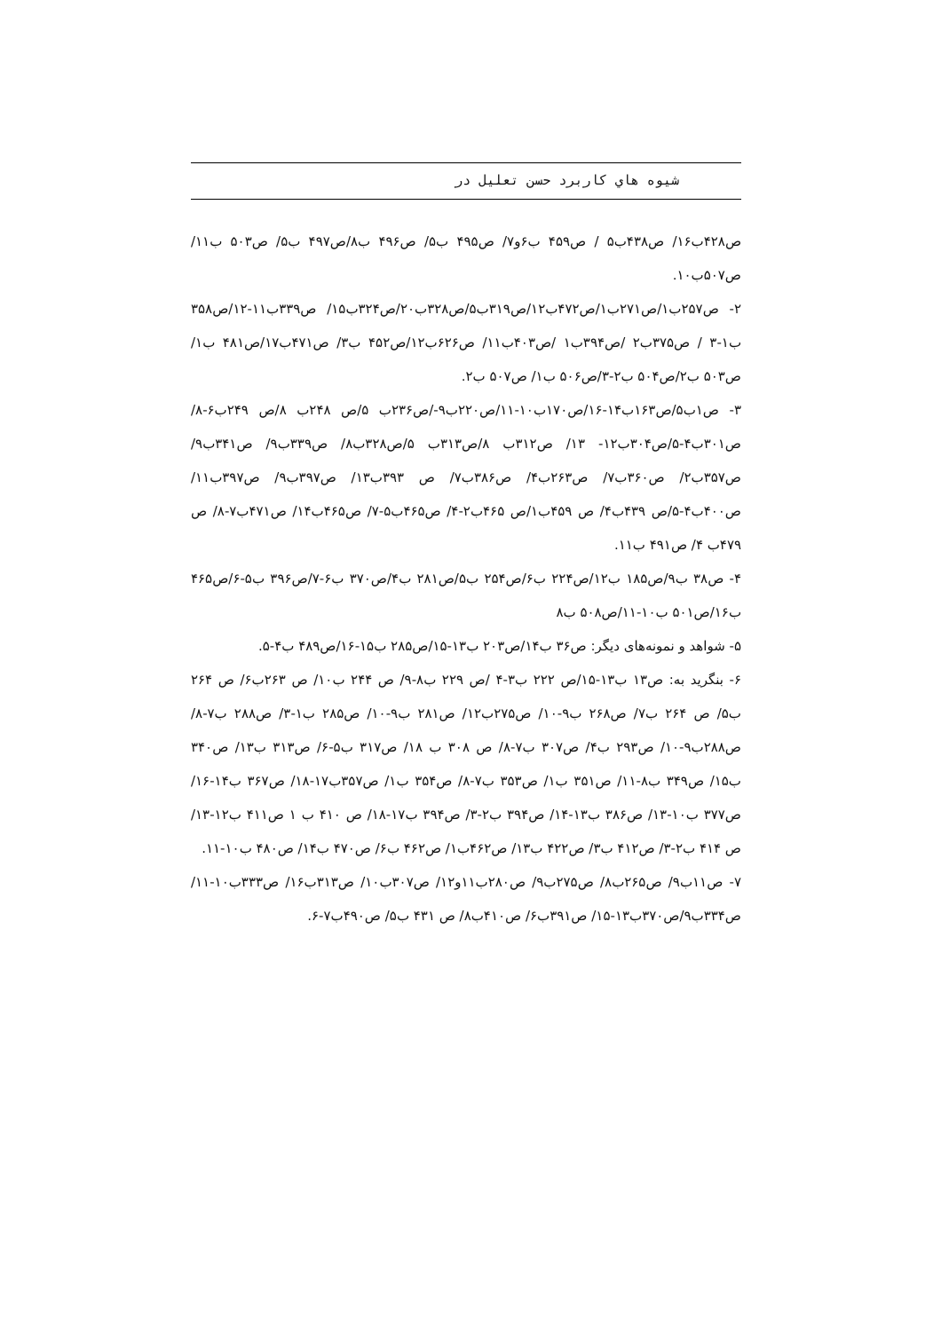شیوه هاي كاربرد حسن تعلیل در
ص۴۲۸ب۱۶/ ص۴۳۸ب۵ / ص۴۵۹ ب۶و۷/ ص۴۹۵ ب۵/ ص۴۹۶ ب۸/ص۴۹۷ ب۵/ ص۵۰۳ ب۱۱/ ص۵۰۷ب۱۰.
۲- ص۲۵۷ب۱/ص۲۷۱ب۱/ص۴۷۲ب۱۲/ص۳۱۹ب۵/ص۳۲۸ب۲۰/ص۳۲۴ب۱۵/ ص۳۳۹ب۱۱-۱۲/ص۳۵۸ ب۱-۳ / ص۳۷۵ب۲ /ص۳۹۴ب۱ /ص۴۰۳ب۱۱/ ص۶۲۶ب۱۲/ص۴۵۲ ب۳/ ص۴۷۱ب۱۷/ص۴۸۱ ب۱/ص۵۰۳ ب۲/ص۵۰۴ ب۲-۳/ص۵۰۶ ب۱/ ص۵۰۷ ب۲.
۳- ص۱ب۵/ص۱۶۳ب۱۴-۱۶/ص۱۷۰ب۱۰-۱۱/ص۲۲۰ب۹-/ص۲۳۶ب ۵/ص ۲۴۸ب ۸/ص ۲۴۹ب۶-۸/ص۳۰۱ب۴-۵/ص۳۰۴ب۱۲- ۱۳/ ص۳۱۲ب ۸/ص۳۱۳ب ۵/ص۳۲۸ب۸/ ص۳۳۹ب۹/ ص۳۴۱ب۹/ ص۳۵۷ب۲/ ص۳۶۰ب۷/ ص۲۶۳ب۴/ ص۳۸۶ب۷/ ص ۳۹۳ب۱۳/ ص۳۹۷ب۹/ ص۳۹۷ب۱۱/ ص۴۰۰ب۴-۵/ص ۴۳۹ب۴/ ص ۴۵۹ب۱/ص ۴۶۵ب۲-۴/ ص۴۶۵ب۵-۷/ ص۴۶۵ب۱۴/ ص۴۷۱ب۷-۸/ ص ۴۷۹ب ۴/ ص۴۹۱ ب۱۱.
۴- ص۳۸ ب۹/ص۱۸۵ ب۱۲/ص۲۲۴ ب۶/ص۲۵۴ ب۵/ص۲۸۱ ب۴/ص۳۷۰ ب۶-۷/ص۳۹۶ ب۵-۶/ص۴۶۵ ب۱۶/ص۵۰۱ ب۱۰-۱۱/ص۵۰۸ ب۸
۵- شواهد و نمونه‌های دیگر: ص۳۶ ب۱۴/ص۲۰۳ ب۱۳-۱۵/ص۲۸۵ ب۱۵-۱۶/ص۴۸۹ ب۴-۵.
۶- بنگرید به: ص۱۳ ب۱۳-۱۵/ص ۲۲۲ ب۳-۴ /ص ۲۲۹ ب۸-۹/ ص ۲۴۴ ب۱۰/ ص ۲۶۳ب۶/ ص ۲۶۴ ب۵/ ص ۲۶۴ ب۷/ ص۲۶۸ ب۹-۱۰/ ص۲۷۵ب۱۲/ ص۲۸۱ ب۹-۱۰/ ص۲۸۵ ب۱-۳/ ص۲۸۸ ب۷-۸/ ص۲۸۸ب۹-۱۰/ ص۲۹۳ ب۴/ ص۳۰۷ ب۷-۸/ ص ۳۰۸ ب ۱۸/ ص۳۱۷ ب۵-۶/ ص۳۱۳ ب۱۳/ ص۳۴۰ ب۱۵/ ص۳۴۹ ب۸-۱۱/ ص۳۵۱ ب۱/ ص۳۵۳ ب۷-۸/ ص۳۵۴ ب۱/ ص۳۵۷ب۱۷-۱۸/ ص۳۶۷ ب۱۴-۱۶/ ص۳۷۷ ب۱۰-۱۳/ ص۳۸۶ ب۱۳-۱۴/ ص۳۹۴ ب۲-۳/ ص۳۹۴ ب۱۷-۱۸/ ص ۴۱۰ ب ۱ ص۴۱۱ ب۱۲-۱۳/ ص ۴۱۴ ب۲-۳/ ص۴۱۲ ب۳/ ص۴۲۲ ب۱۳/ ص۴۶۲ب۱/ ص۴۶۲ ب۶/ ص۴۷۰ ب۱۴/ ص۴۸۰ ب۱۰-۱۱.
۷- ص۱۱ب۹/ ص۲۶۵ب۸/ ص۲۷۵ب۹/ ص۲۸۰ب۱۱و۱۲/ ص۳۰۷ب۱۰/ ص۳۱۳ب۱۶/ ص۳۳۳ب۱۰-۱۱/ ص۳۳۴ب۹/ص۳۷۰ب۱۳-۱۵/ ص۳۹۱ب۶/ ص۴۱۰ب۸/ ص ۴۳۱ ب۵/ ص۴۹۰ب۷-۶.